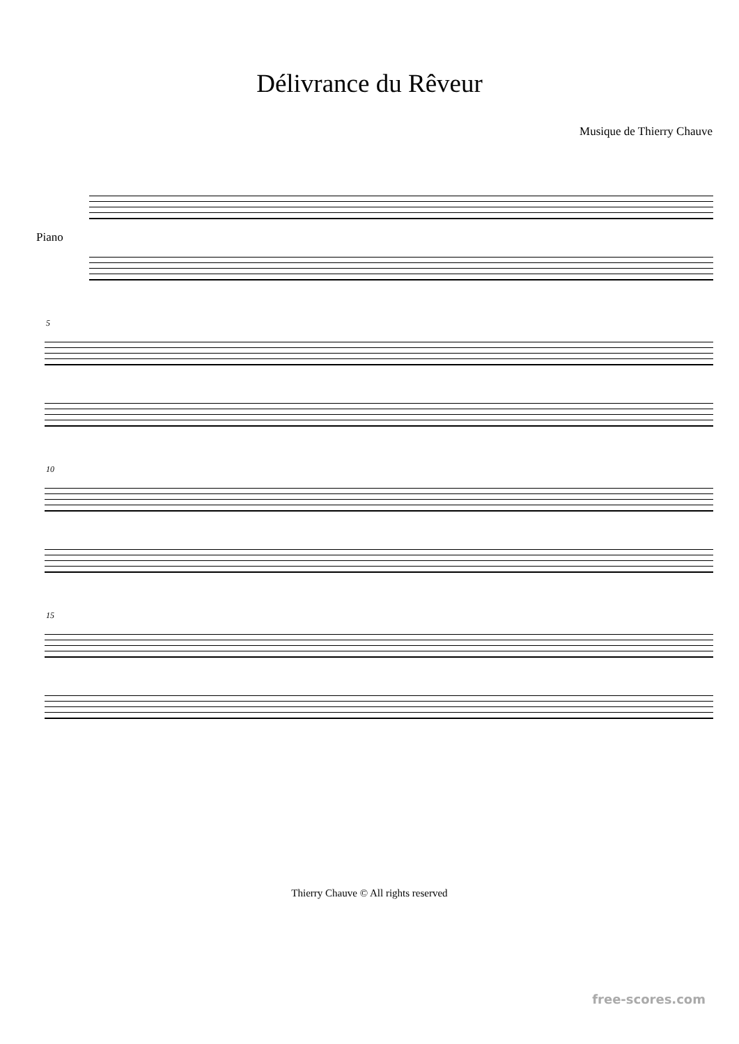Délivrance du Rêveur
Musique de Thierry Chauve
Piano
5
10
15
Thierry Chauve © All rights reserved
free-scores.com